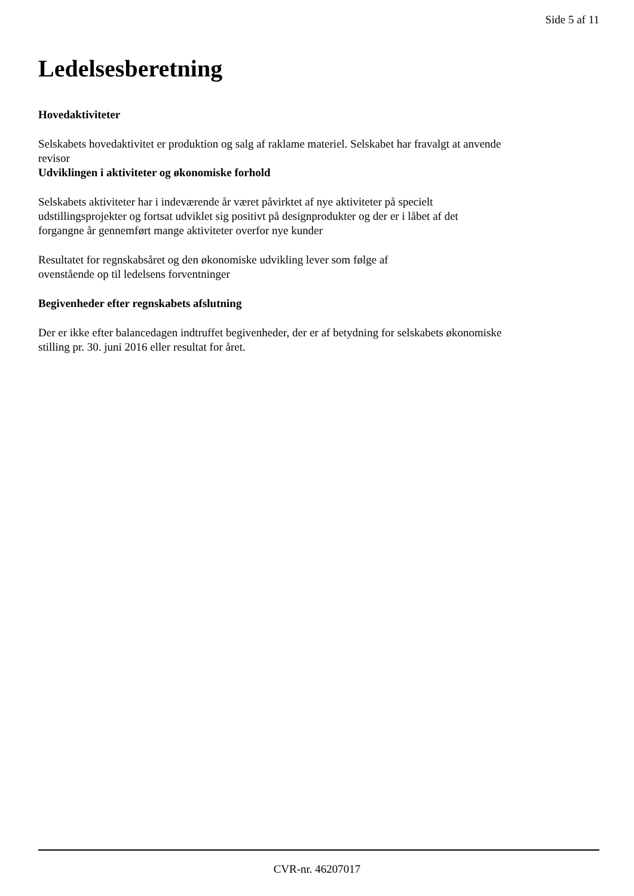Side 5 af 11
Ledelsesberetning
Hovedaktiviteter
Selskabets hovedaktivitet er produktion og salg af raklame materiel. Selskabet har fravalgt at anvende revisor
Udviklingen i aktiviteter og økonomiske forhold
Selskabets aktiviteter har i indeværende år været påvirktet af nye aktiviteter på specielt udstillingsprojekter og fortsat udviklet sig positivt på designprodukter og der er i låbet af det forgangne år gennemført mange aktiviteter overfor nye kunder
Resultatet for regnskabsåret og den økonomiske udvikling lever som følge af
ovenstående op til ledelsens forventninger
Begivenheder efter regnskabets afslutning
Der er ikke efter balancedagen indtruffet begivenheder, der er af betydning for selskabets økonomiske stilling pr. 30. juni 2016 eller resultat for året.
CVR-nr. 46207017